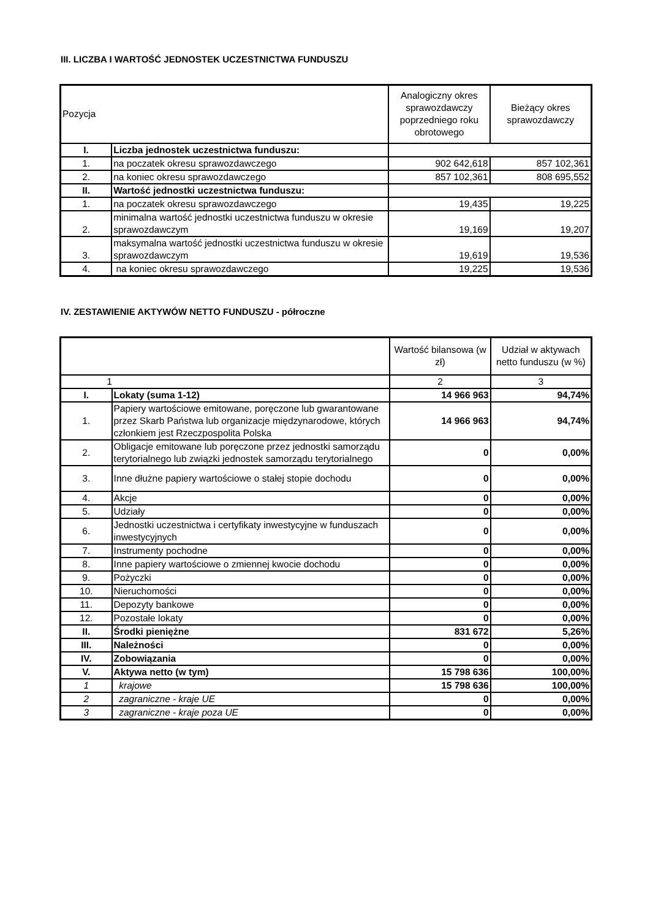III. LICZBA I WARTOŚĆ JEDNOSTEK UCZESTNICTWA FUNDUSZU
| Pozycja | | Analogiczny okres sprawozdawczy poprzedniego roku obrotowego | Bieżący okres sprawozdawczy |
| --- | --- | --- | --- |
| I. | Liczba jednostek uczestnictwa funduszu: | | |
| 1. | na poczatek okresu sprawozdawczego | 902 642,618 | 857 102,361 |
| 2. | na koniec okresu sprawozdawczego | 857 102,361 | 808 695,552 |
| II. | Wartość jednostki uczestnictwa funduszu: | | |
| 1. | na poczatek okresu sprawozdawczego | 19,435 | 19,225 |
| 2. | minimalna wartość jednostki uczestnictwa funduszu w okresie sprawozdawczym | 19,169 | 19,207 |
| 3. | maksymalna wartość jednostki uczestnictwa funduszu w okresie sprawozdawczym | 19,619 | 19,536 |
| 4. | na koniec okresu sprawozdawczego | 19,225 | 19,536 |
IV. ZESTAWIENIE AKTYWÓW NETTO FUNDUSZU - półroczne
| | | Wartość bilansowa (w zł) | Udział w aktywach netto funduszu (w %) |
| --- | --- | --- | --- |
| 1 | | 2 | 3 |
| I. | Lokaty (suma 1-12) | 14 966 963 | 94,74% |
| 1. | Papiery wartościowe emitowane, poręczone lub gwarantowane przez Skarb Państwa lub organizacje międzynarodowe, których członkiem jest Rzeczpospolita Polska | 14 966 963 | 94,74% |
| 2. | Obligacje emitowane lub poręczone przez jednostki samorządu terytorialnego lub związki jednostek samorządu terytorialnego | 0 | 0,00% |
| 3. | Inne dłużne papiery wartościowe o stałej stopie dochodu | 0 | 0,00% |
| 4. | Akcje | 0 | 0,00% |
| 5. | Udziały | 0 | 0,00% |
| 6. | Jednostki uczestnictwa i certyfikaty inwestycyjne w funduszach inwestycyjnych | 0 | 0,00% |
| 7. | Instrumenty pochodne | 0 | 0,00% |
| 8. | Inne papiery wartościowe o zmiennej kwocie dochodu | 0 | 0,00% |
| 9. | Pożyczki | 0 | 0,00% |
| 10. | Nieruchomości | 0 | 0,00% |
| 11. | Depozyty bankowe | 0 | 0,00% |
| 12. | Pozostałe lokaty | 0 | 0,00% |
| II. | Środki pieniężne | 831 672 | 5,26% |
| III. | Należności | 0 | 0,00% |
| IV. | Zobowiązania | 0 | 0,00% |
| V. | Aktywa netto (w tym) | 15 798 636 | 100,00% |
| 1 | krajowe | 15 798 636 | 100,00% |
| 2 | zagraniczne - kraje UE | 0 | 0,00% |
| 3 | zagraniczne - kraje poza UE | 0 | 0,00% |